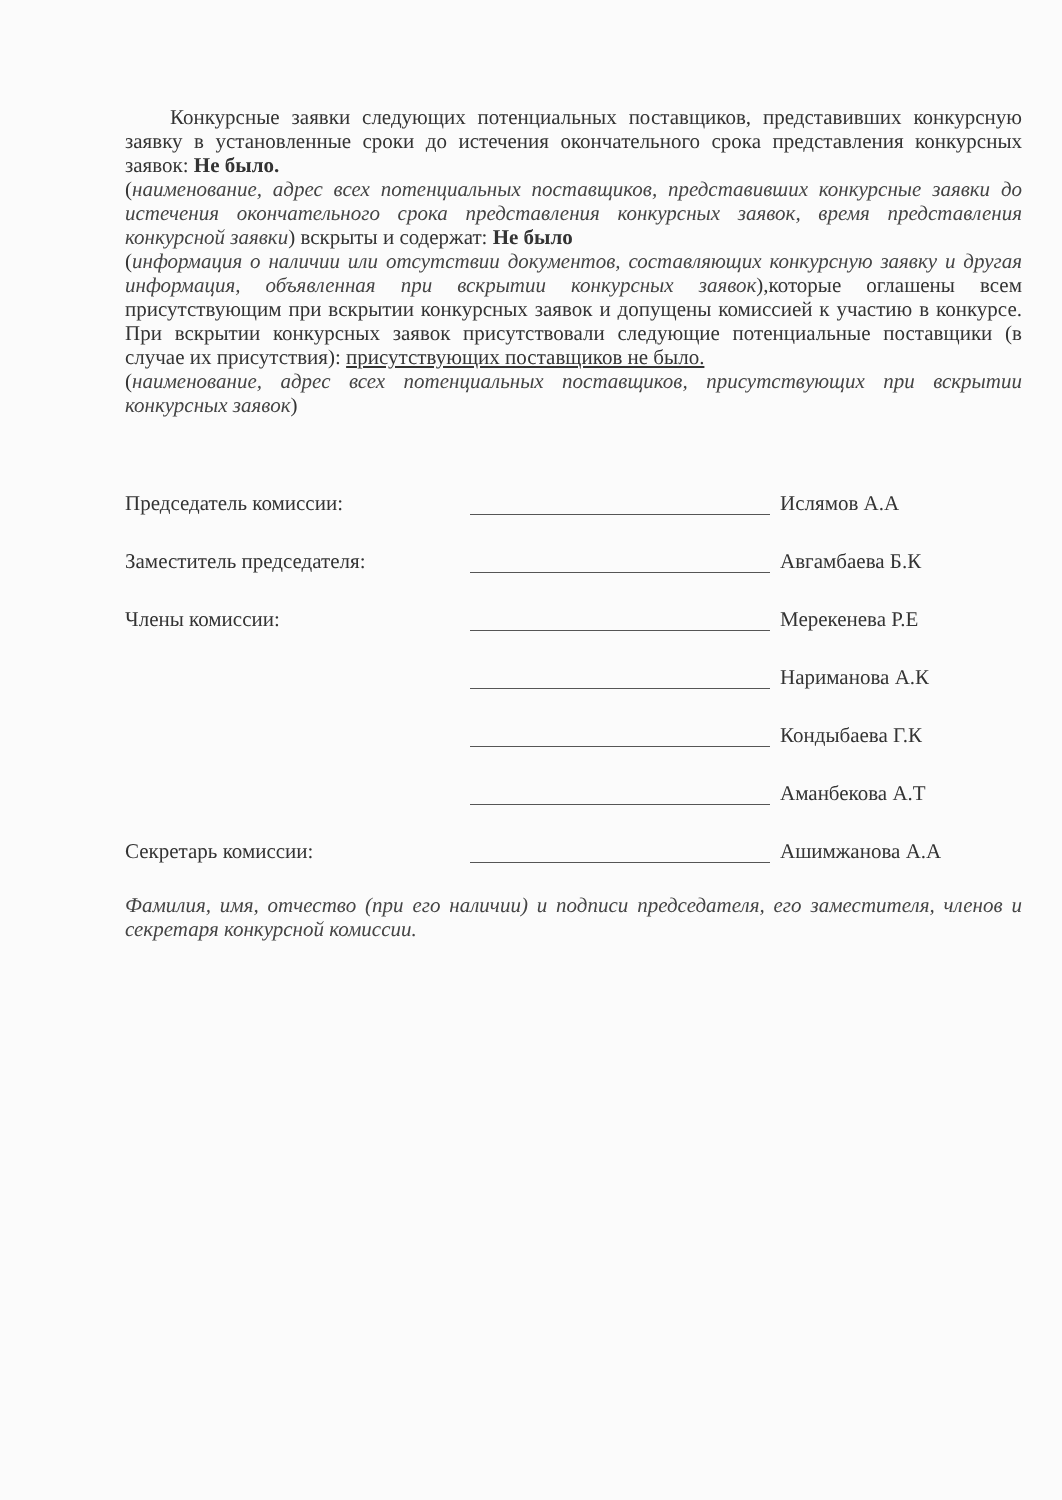Конкурсные заявки следующих потенциальных поставщиков, представивших конкурсную заявку в установленные сроки до истечения окончательного срока представления конкурсных заявок: Не было.
(наименование, адрес всех потенциальных поставщиков, представивших конкурсные заявки до истечения окончательного срока представления конкурсных заявок, время представления конкурсной заявки) вскрыты и содержат: Не было
(информация о наличии или отсутствии документов, составляющих конкурсную заявку и другая информация, объявленная при вскрытии конкурсных заявок),которые оглашены всем присутствующим при вскрытии конкурсных заявок и допущены комиссией к участию в конкурсе. При вскрытии конкурсных заявок присутствовали следующие потенциальные поставщики (в случае их присутствия): присутствующих поставщиков не было.
(наименование, адрес всех потенциальных поставщиков, присутствующих при вскрытии конкурсных заявок)
Председатель комиссии: Ислямов А.А
Заместитель председателя: Авгамбаева Б.К
Члены комиссии: Мерекенева Р.Е
Нариманова А.К
Кондыбаева Г.К
Аманбекова А.Т
Секретарь комиссии: Ашимжанова А.А
Фамилия, имя, отчество (при его наличии) и подписи председателя, его заместителя, членов и секретаря конкурсной комиссии.